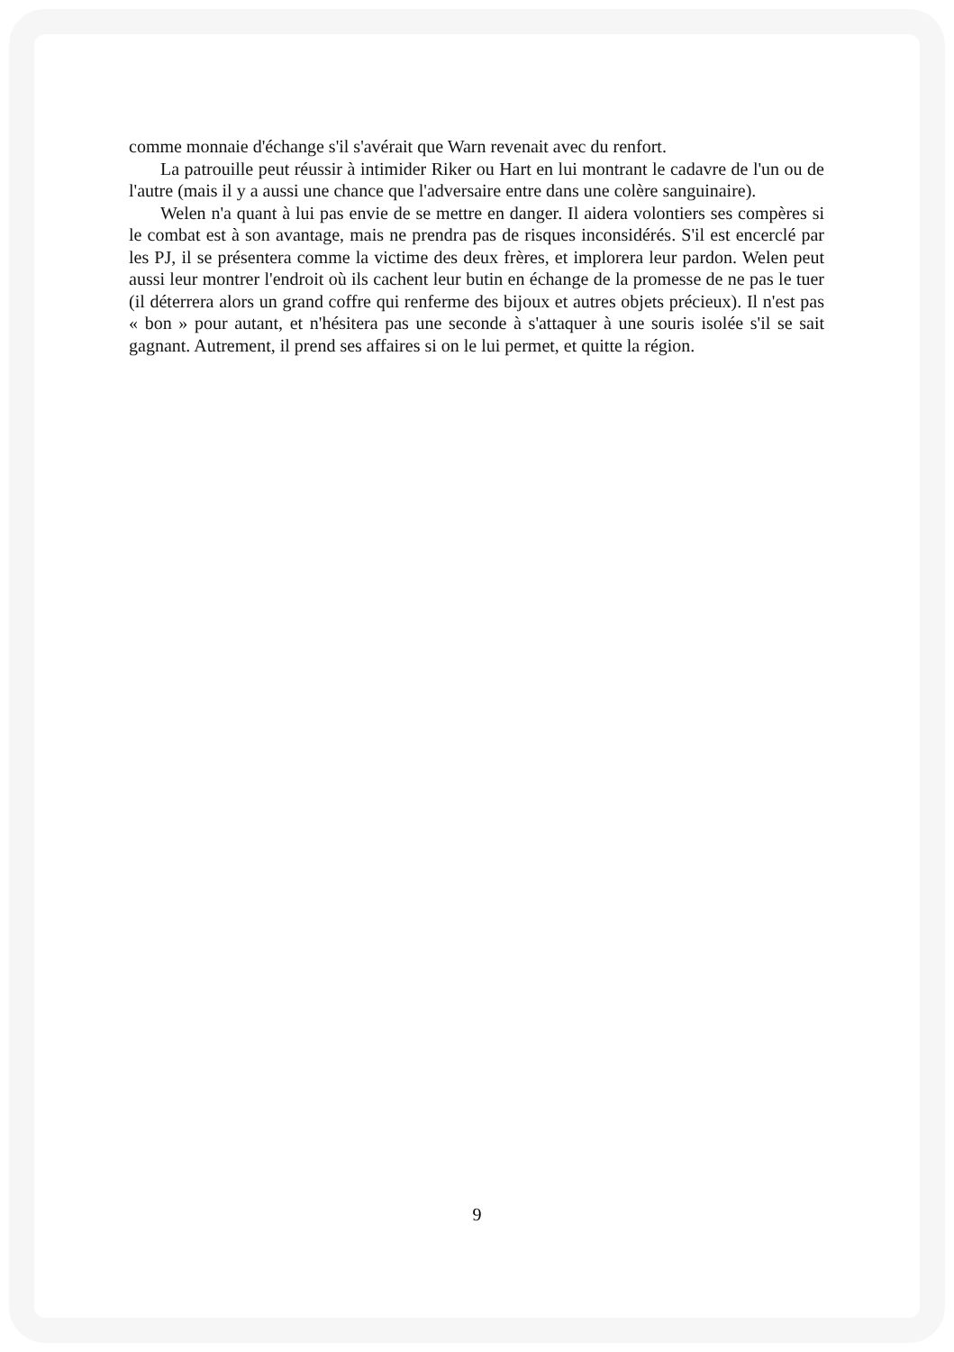comme monnaie d'échange s'il s'avérait que Warn revenait avec du renfort.
La patrouille peut réussir à intimider Riker ou Hart en lui montrant le cadavre de l'un ou de l'autre (mais il y a aussi une chance que l'adversaire entre dans une colère sanguinaire).
Welen n'a quant à lui pas envie de se mettre en danger. Il aidera volontiers ses compères si le combat est à son avantage, mais ne prendra pas de risques inconsidérés. S'il est encerclé par les PJ, il se présentera comme la victime des deux frères, et implorera leur pardon. Welen peut aussi leur montrer l'endroit où ils cachent leur butin en échange de la promesse de ne pas le tuer (il déterrera alors un grand coffre qui renferme des bijoux et autres objets précieux). Il n'est pas « bon » pour autant, et n'hésitera pas une seconde à s'attaquer à une souris isolée s'il se sait gagnant. Autrement, il prend ses affaires si on le lui permet, et quitte la région.
9